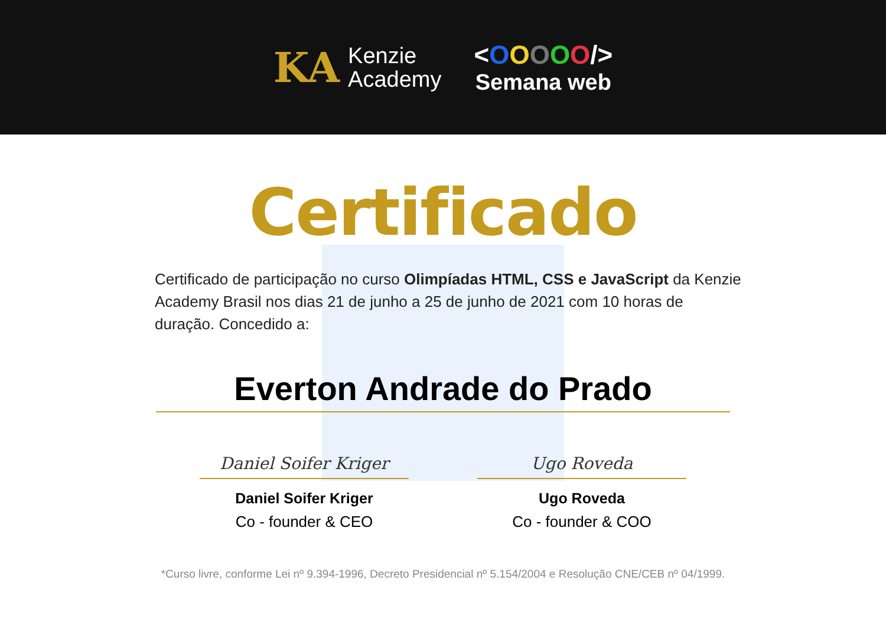KA
Kenzie
Academy
<OOOOO/>
Semana web
Certificado
Certificado de participação no curso Olimpíadas HTML, CSS e JavaScript da Kenzie Academy Brasil nos dias 21 de junho a 25 de junho de 2021 com 10 horas de duração. Concedido a:
Everton Andrade do Prado
Daniel Soifer Kriger
Daniel Soifer Kriger
Co - founder & CEO
Ugo Roveda
Ugo Roveda
Co - founder & COO
*Curso livre, conforme Lei nº 9.394-1996, Decreto Presidencial nº 5.154/2004 e Resolução CNE/CEB nº 04/1999.